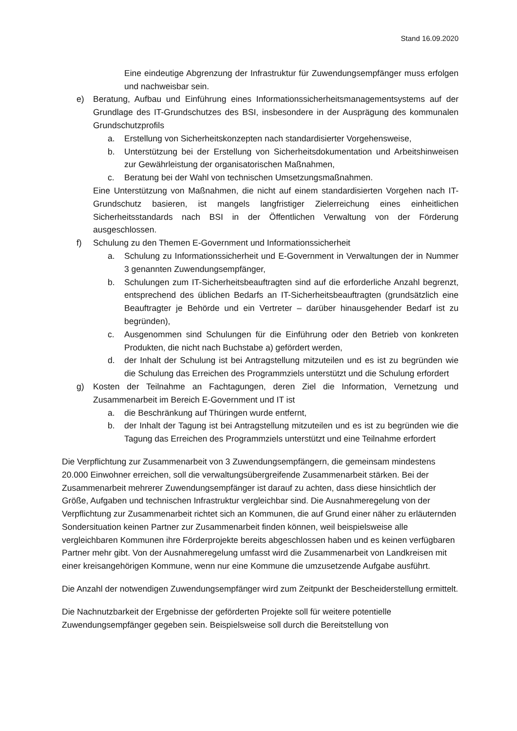Stand 16.09.2020
Eine eindeutige Abgrenzung der Infrastruktur für Zuwendungsempfänger muss erfolgen und nachweisbar sein.
e) Beratung, Aufbau und Einführung eines Informationssicherheitsmanagementsystems auf der Grundlage des IT-Grundschutzes des BSI, insbesondere in der Ausprägung des kommunalen Grundschutzprofils
a. Erstellung von Sicherheitskonzepten nach standardisierter Vorgehensweise,
b. Unterstützung bei der Erstellung von Sicherheitsdokumentation und Arbeitshinweisen zur Gewährleistung der organisatorischen Maßnahmen,
c. Beratung bei der Wahl von technischen Umsetzungsmaßnahmen.
Eine Unterstützung von Maßnahmen, die nicht auf einem standardisierten Vorgehen nach IT-Grundschutz basieren, ist mangels langfristiger Zielerreichung eines einheitlichen Sicherheitsstandards nach BSI in der Öffentlichen Verwaltung von der Förderung ausgeschlossen.
f) Schulung zu den Themen E-Government und Informationssicherheit
a. Schulung zu Informationssicherheit und E-Government in Verwaltungen der in Nummer 3 genannten Zuwendungsempfänger,
b. Schulungen zum IT-Sicherheitsbeauftragten sind auf die erforderliche Anzahl begrenzt, entsprechend des üblichen Bedarfs an IT-Sicherheitsbeauftragten (grundsätzlich eine Beauftragter je Behörde und ein Vertreter – darüber hinausgehender Bedarf ist zu begründen),
c. Ausgenommen sind Schulungen für die Einführung oder den Betrieb von konkreten Produkten, die nicht nach Buchstabe a) gefördert werden,
d. der Inhalt der Schulung ist bei Antragstellung mitzuteilen und es ist zu begründen wie die Schulung das Erreichen des Programmziels unterstützt und die Schulung erfordert
g) Kosten der Teilnahme an Fachtagungen, deren Ziel die Information, Vernetzung und Zusammenarbeit im Bereich E-Government und IT ist
a. die Beschränkung auf Thüringen wurde entfernt,
b. der Inhalt der Tagung ist bei Antragstellung mitzuteilen und es ist zu begründen wie die Tagung das Erreichen des Programmziels unterstützt und eine Teilnahme erfordert
Die Verpflichtung zur Zusammenarbeit von 3 Zuwendungsempfängern, die gemeinsam mindestens 20.000 Einwohner erreichen, soll die verwaltungsübergreifende Zusammenarbeit stärken. Bei der Zusammenarbeit mehrerer Zuwendungsempfänger ist darauf zu achten, dass diese hinsichtlich der Größe, Aufgaben und technischen Infrastruktur vergleichbar sind. Die Ausnahmeregelung von der Verpflichtung zur Zusammenarbeit richtet sich an Kommunen, die auf Grund einer näher zu erläuternden Sondersituation keinen Partner zur Zusammenarbeit finden können, weil beispielsweise alle vergleichbaren Kommunen ihre Förderprojekte bereits abgeschlossen haben und es keinen verfügbaren Partner mehr gibt. Von der Ausnahmeregelung umfasst wird die Zusammenarbeit von Landkreisen mit einer kreisangehörigen Kommune, wenn nur eine Kommune die umzusetzende Aufgabe ausführt.
Die Anzahl der notwendigen Zuwendungsempfänger wird zum Zeitpunkt der Bescheiderstellung ermittelt.
Die Nachnutzbarkeit der Ergebnisse der geförderten Projekte soll für weitere potentielle Zuwendungsempfänger gegeben sein. Beispielsweise soll durch die Bereitstellung von